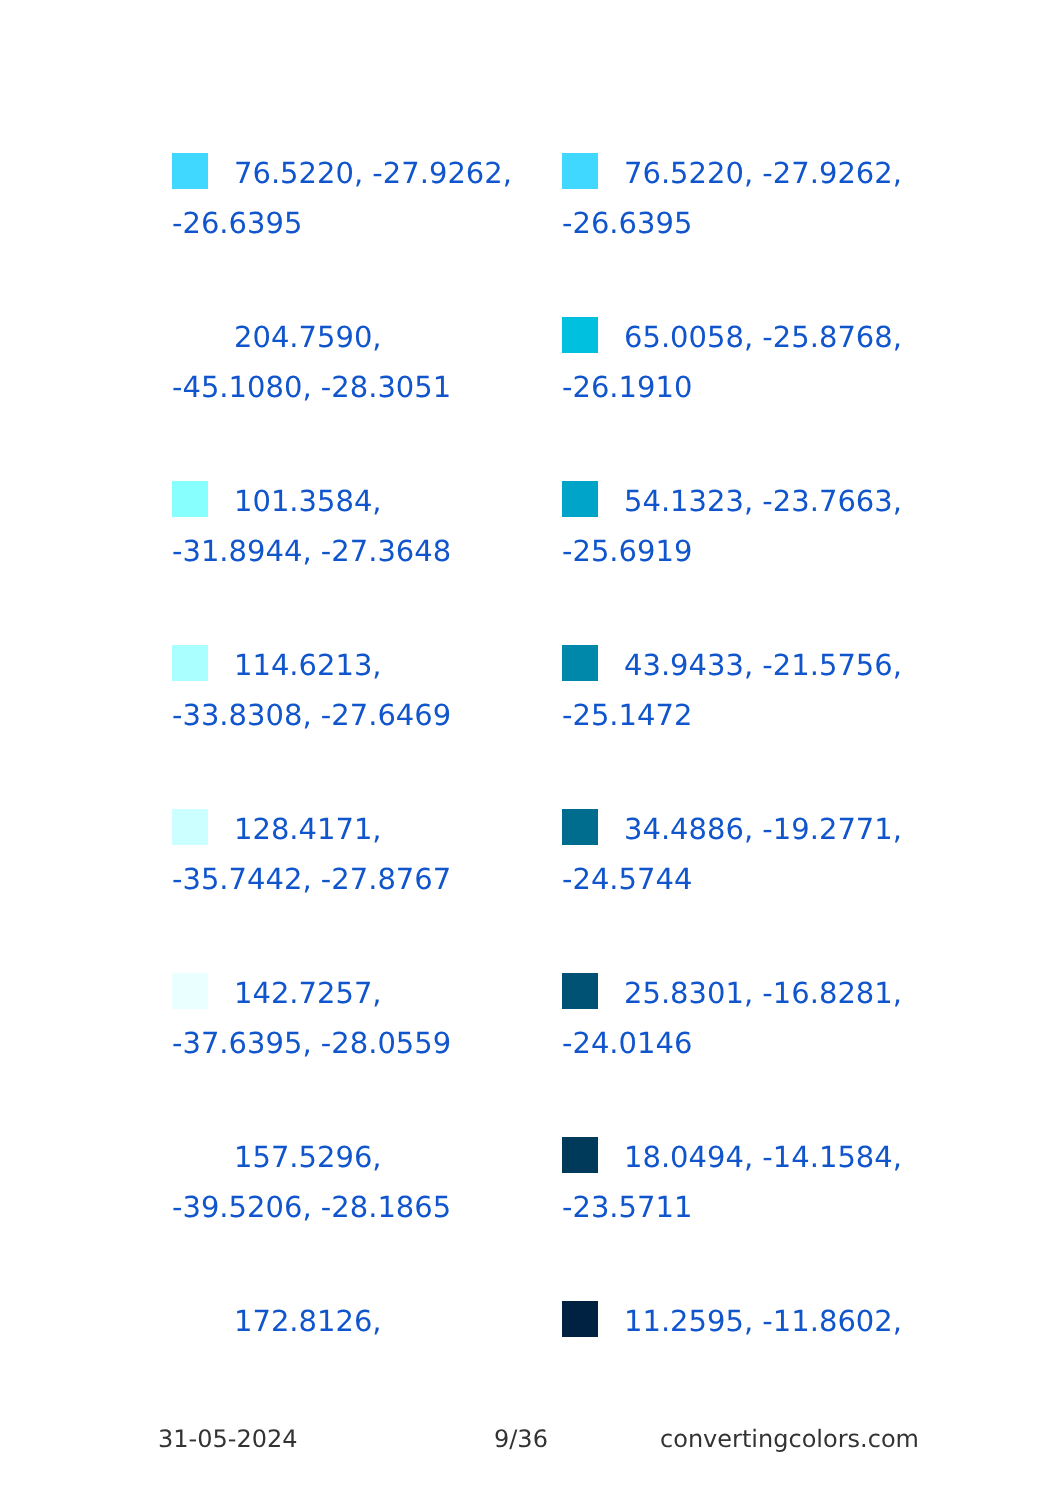76.5220, -27.9262, -26.6395
76.5220, -27.9262, -26.6395
204.7590, -45.1080, -28.3051
65.0058, -25.8768, -26.1910
101.3584, -31.8944, -27.3648
54.1323, -23.7663, -25.6919
114.6213, -33.8308, -27.6469
43.9433, -21.5756, -25.1472
128.4171, -35.7442, -27.8767
34.4886, -19.2771, -24.5744
142.7257, -37.6395, -28.0559
25.8301, -16.8281, -24.0146
157.5296, -39.5206, -28.1865
18.0494, -14.1584, -23.5711
172.8126,
11.2595, -11.8602,
31-05-2024 9/36 convertingcolors.com